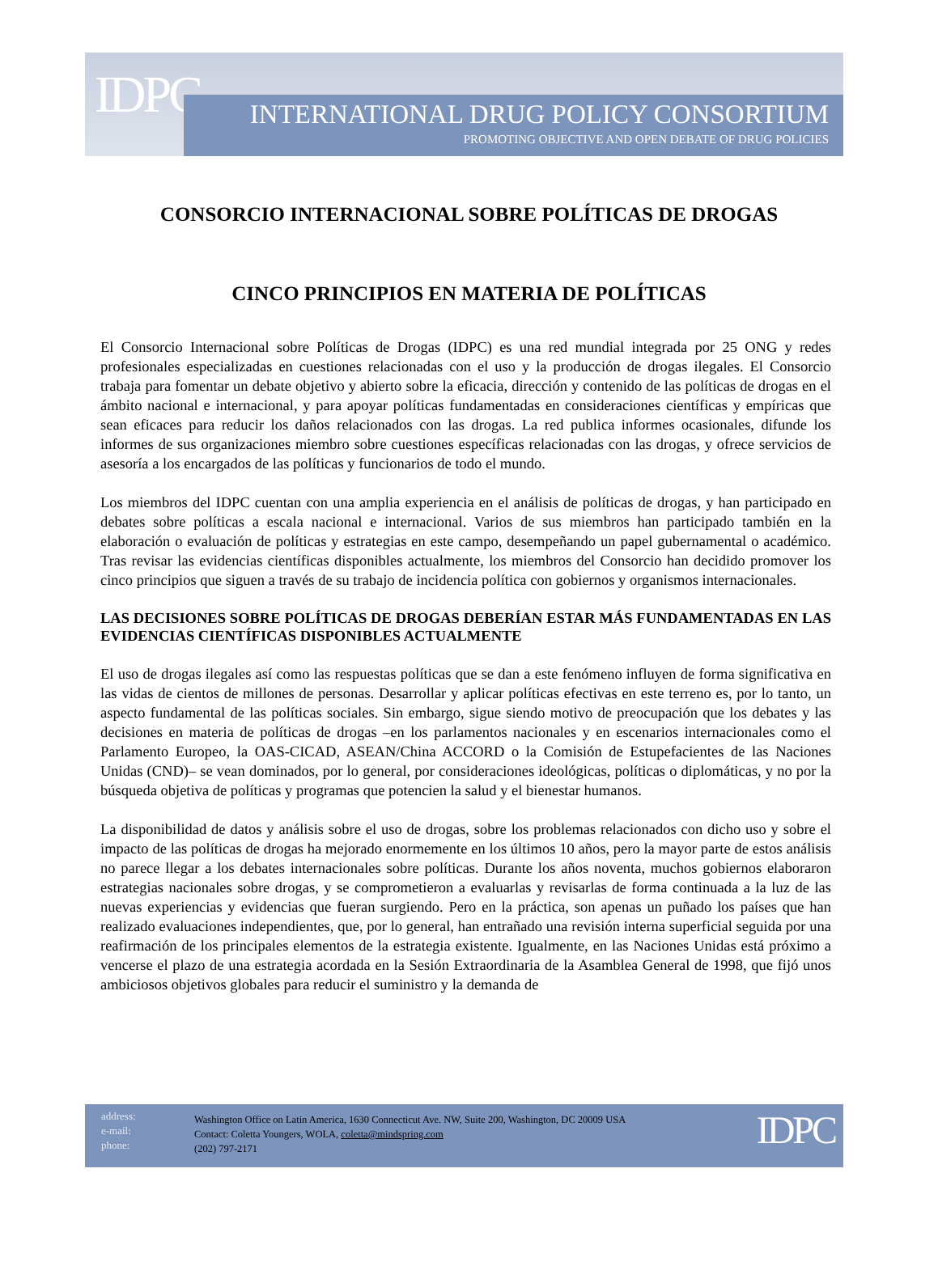IDPC
INTERNATIONAL DRUG POLICY CONSORTIUM
PROMOTING OBJECTIVE AND OPEN DEBATE OF DRUG POLICIES
CONSORCIO INTERNACIONAL SOBRE POLÍTICAS DE DROGAS
CINCO PRINCIPIOS EN MATERIA DE POLÍTICAS
El Consorcio Internacional sobre Políticas de Drogas (IDPC) es una red mundial integrada por 25 ONG y redes profesionales especializadas en cuestiones relacionadas con el uso y la producción de drogas ilegales. El Consorcio trabaja para fomentar un debate objetivo y abierto sobre la eficacia, dirección y contenido de las políticas de drogas en el ámbito nacional e internacional, y para apoyar políticas fundamentadas en consideraciones científicas y empíricas que sean eficaces para reducir los daños relacionados con las drogas. La red publica informes ocasionales, difunde los informes de sus organizaciones miembro sobre cuestiones específicas relacionadas con las drogas, y ofrece servicios de asesoría a los encargados de las políticas y funcionarios de todo el mundo.
Los miembros del IDPC cuentan con una amplia experiencia en el análisis de políticas de drogas, y han participado en debates sobre políticas a escala nacional e internacional. Varios de sus miembros han participado también en la elaboración o evaluación de políticas y estrategias en este campo, desempeñando un papel gubernamental o académico. Tras revisar las evidencias científicas disponibles actualmente, los miembros del Consorcio han decidido promover los cinco principios que siguen a través de su trabajo de incidencia política con gobiernos y organismos internacionales.
LAS DECISIONES SOBRE POLÍTICAS DE DROGAS DEBERÍAN ESTAR MÁS FUNDAMENTADAS EN LAS EVIDENCIAS CIENTÍFICAS DISPONIBLES ACTUALMENTE
El uso de drogas ilegales así como las respuestas políticas que se dan a este fenómeno influyen de forma significativa en las vidas de cientos de millones de personas. Desarrollar y aplicar políticas efectivas en este terreno es, por lo tanto, un aspecto fundamental de las políticas sociales. Sin embargo, sigue siendo motivo de preocupación que los debates y las decisiones en materia de políticas de drogas –en los parlamentos nacionales y en escenarios internacionales como el Parlamento Europeo, la OAS-CICAD, ASEAN/China ACCORD o la Comisión de Estupefacientes de las Naciones Unidas (CND)– se vean dominados, por lo general, por consideraciones ideológicas, políticas o diplomáticas, y no por la búsqueda objetiva de políticas y programas que potencien la salud y el bienestar humanos.
La disponibilidad de datos y análisis sobre el uso de drogas, sobre los problemas relacionados con dicho uso y sobre el impacto de las políticas de drogas ha mejorado enormemente en los últimos 10 años, pero la mayor parte de estos análisis no parece llegar a los debates internacionales sobre políticas. Durante los años noventa, muchos gobiernos elaboraron estrategias nacionales sobre drogas, y se comprometieron a evaluarlas y revisarlas de forma continuada a la luz de las nuevas experiencias y evidencias que fueran surgiendo. Pero en la práctica, son apenas un puñado los países que han realizado evaluaciones independientes, que, por lo general, han entrañado una revisión interna superficial seguida por una reafirmación de los principales elementos de la estrategia existente. Igualmente, en las Naciones Unidas está próximo a vencerse el plazo de una estrategia acordada en la Sesión Extraordinaria de la Asamblea General de 1998, que fijó unos ambiciosos objetivos globales para reducir el suministro y la demanda de
address:
e-mail:
phone:
Washington Office on Latin America, 1630 Connecticut Ave. NW, Suite 200, Washington, DC 20009 USA
Contact: Coletta Youngers, WOLA, coletta@mindspring.com
(202) 797-2171
IDPC